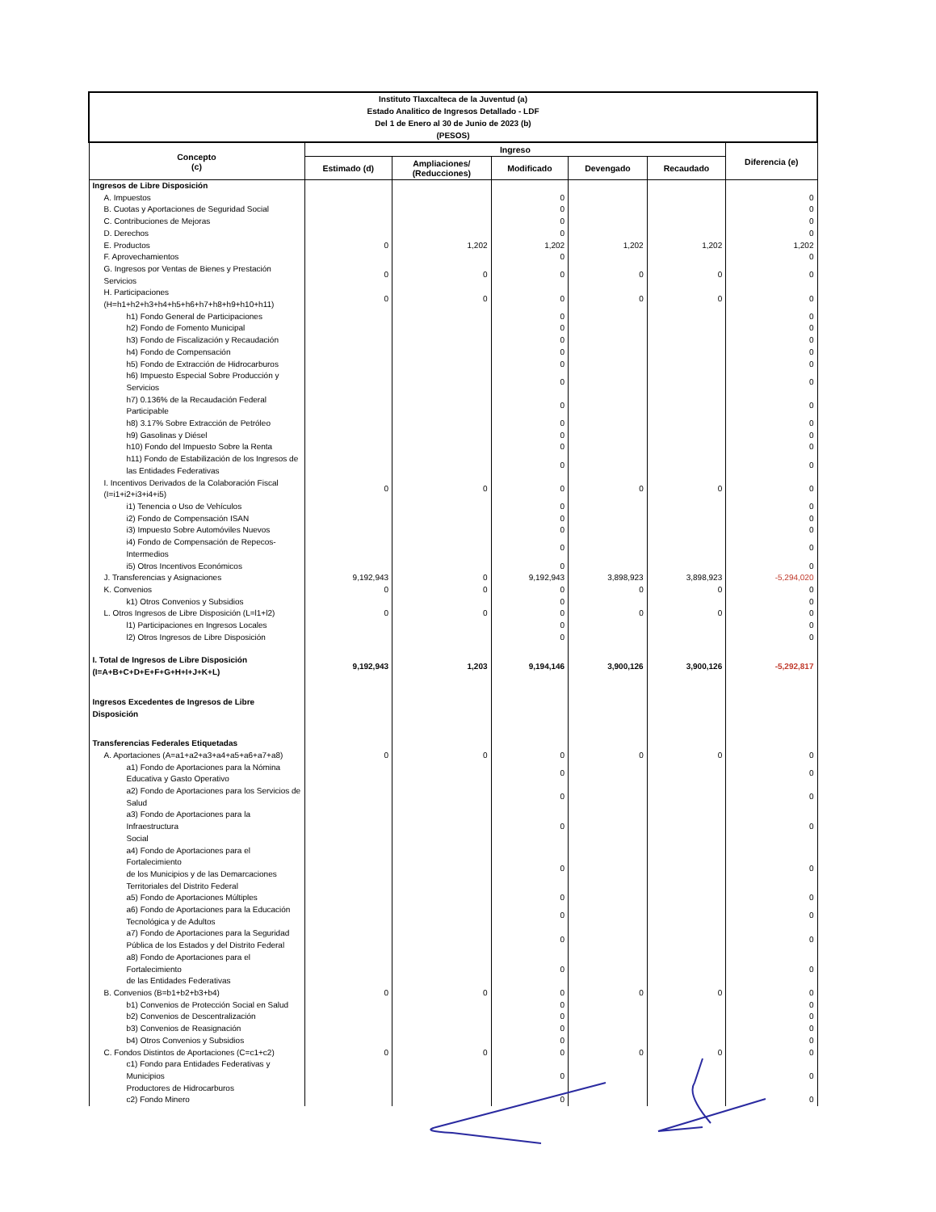| Instituto Tlaxcalteca de la Juventud (a) Estado Analitico de Ingresos Detallado - LDF Del 1 de Enero al 30 de Junio de 2023 (b) (PESOS) | | | | | | |
| Concepto (c) | Ingreso | | | | | Diferencia (e) |
| | Estimado (d) | Ampliaciones/ (Reducciones) | Modificado | Devengado | Recaudado | |
| Ingresos de Libre Disposición | | | | | | |
| A. Impuestos | | | 0 | | | 0 |
| B. Cuotas y Aportaciones de Seguridad Social | | | 0 | | | 0 |
| C. Contribuciones de Mejoras | | | 0 | | | 0 |
| D. Derechos | | | 0 | | | 0 |
| E. Productos | 0 | 1,202 | 1,202 | 1,202 | 1,202 | 1,202 |
| F. Aprovechamientos | | | 0 | | | 0 |
| G. Ingresos por Ventas de Bienes y Prestación Servicios | 0 | 0 | 0 | 0 | 0 | 0 |
| H. Participaciones (H=h1+h2+h3+h4+h5+h6+h7+h8+h9+h10+h11) | 0 | 0 | 0 | 0 | 0 | 0 |
| h1) Fondo General de Participaciones | | | 0 | | | 0 |
| h2) Fondo de Fomento Municipal | | | 0 | | | 0 |
| h3) Fondo de Fiscalización y Recaudación | | | 0 | | | 0 |
| h4) Fondo de Compensación | | | 0 | | | 0 |
| h5) Fondo de Extracción de Hidrocarburos | | | 0 | | | 0 |
| h6) Impuesto Especial Sobre Producción y Servicios | | | 0 | | | 0 |
| h7) 0.136% de la Recaudación Federal Participable | | | 0 | | | 0 |
| h8) 3.17% Sobre Extracción de Petróleo | | | 0 | | | 0 |
| h9) Gasolinas y Diésel | | | 0 | | | 0 |
| h10) Fondo del Impuesto Sobre la Renta | | | 0 | | | 0 |
| h11) Fondo de Estabilización de los Ingresos de las Entidades Federativas | | | 0 | | | 0 |
| I. Incentivos Derivados de la Colaboración Fiscal (I=i1+i2+i3+i4+i5) | 0 | 0 | 0 | 0 | 0 | 0 |
| i1) Tenencia o Uso de Vehículos | | | 0 | | | 0 |
| i2) Fondo de Compensación ISAN | | | 0 | | | 0 |
| i3) Impuesto Sobre Automóviles Nuevos | | | 0 | | | 0 |
| i4) Fondo de Compensación de Repecos- Intermedios | | | 0 | | | 0 |
| i5) Otros Incentivos Económicos | | | 0 | | | 0 |
| J. Transferencias y Asignaciones | 9,192,943 | 0 | 9,192,943 | 3,898,923 | 3,898,923 | -5,294,020 |
| K. Convenios | 0 | 0 | 0 | 0 | 0 | 0 |
| k1) Otros Convenios y Subsidios | | | 0 | | | 0 |
| L. Otros Ingresos de Libre Disposición (L=l1+l2) | 0 | 0 | 0 | 0 | 0 | 0 |
| l1) Participaciones en Ingresos Locales | | | 0 | | | 0 |
| l2) Otros Ingresos de Libre Disposición | | | 0 | | | 0 |
| I. Total de Ingresos de Libre Disposición (I=A+B+C+D+E+F+G+H+I+J+K+L) | 9,192,943 | 1,203 | 9,194,146 | 3,900,126 | 3,900,126 | -5,292,817 |
| Ingresos Excedentes de Ingresos de Libre Disposición | | | | | | |
| Transferencias Federales Etiquetadas | | | | | | |
| A. Aportaciones (A=a1+a2+a3+a4+a5+a6+a7+a8) | 0 | 0 | 0 | 0 | 0 | 0 |
| a1) Fondo de Aportaciones para la Nómina Educativa y Gasto Operativo | | | 0 | | | 0 |
| a2) Fondo de Aportaciones para los Servicios de Salud | | | 0 | | | 0 |
| a3) Fondo de Aportaciones para la Infraestructura Social | | | 0 | | | 0 |
| a4) Fondo de Aportaciones para el Fortalecimiento de los Municipios y de las Demarcaciones Territoriales del Distrito Federal | | | 0 | | | 0 |
| a5) Fondo de Aportaciones Múltiples | | | 0 | | | 0 |
| a6) Fondo de Aportaciones para la Educación Tecnológica y de Adultos | | | 0 | | | 0 |
| a7) Fondo de Aportaciones para la Seguridad Pública de los Estados y del Distrito Federal | | | 0 | | | 0 |
| a8) Fondo de Aportaciones para el Fortalecimiento de las Entidades Federativas | | | 0 | | | 0 |
| B. Convenios (B=b1+b2+b3+b4) | 0 | 0 | 0 | 0 | 0 | 0 |
| b1) Convenios de Protección Social en Salud | | | 0 | | | 0 |
| b2) Convenios de Descentralización | | | 0 | | | 0 |
| b3) Convenios de Reasignación | | | 0 | | | 0 |
| b4) Otros Convenios y Subsidios | | | 0 | | | 0 |
| C. Fondos Distintos de Aportaciones (C=c1+c2) | 0 | 0 | 0 | 0 | 0 | 0 |
| c1) Fondo para Entidades Federativas y Municipios Productores de Hidrocarburos | | | 0 | | | 0 |
| c2) Fondo Minero | | | 0 | | | 0 |